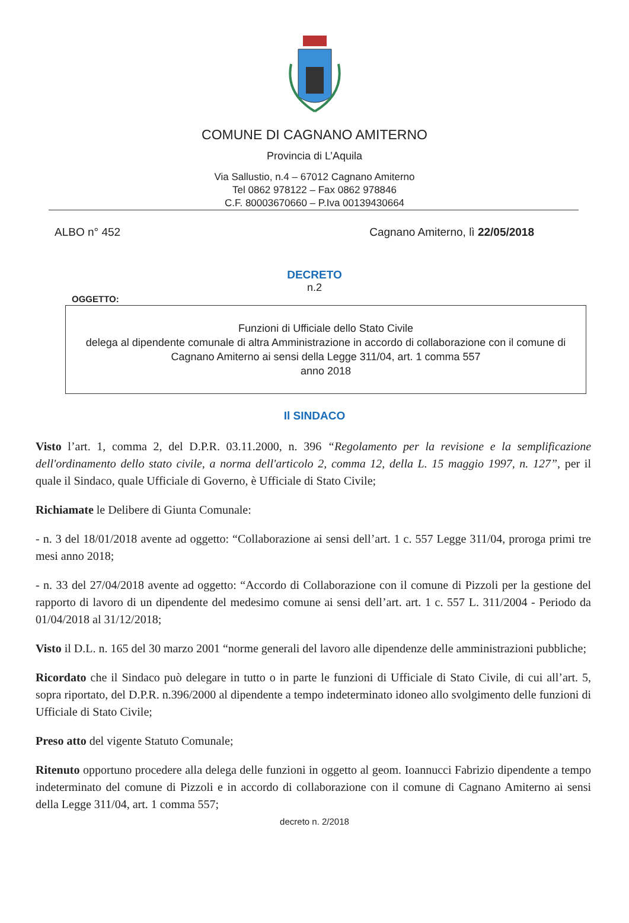COMUNE DI CAGNANO AMITERNO
Provincia di L’Aquila
Via Sallustio, n.4 – 67012 Cagnano Amiterno
Tel 0862 978122 – Fax 0862 978846
C.F. 80003670660 – P.Iva 00139430664
ALBO n° 452 Cagnano Amiterno, lì 22/05/2018
DECRETO
n.2
OGGETTO:
Funzioni di Ufficiale dello Stato Civile
delega al dipendente comunale di altra Amministrazione in accordo di collaborazione con il comune di Cagnano Amiterno ai sensi della Legge 311/04, art. 1 comma 557
anno 2018
Il SINDACO
Visto l’art. 1, comma 2, del D.P.R. 03.11.2000, n. 396 “Regolamento per la revisione e la semplificazione dell'ordinamento dello stato civile, a norma dell'articolo 2, comma 12, della L. 15 maggio 1997, n. 127”, per il quale il Sindaco, quale Ufficiale di Governo, è Ufficiale di Stato Civile;
Richiamate le Delibere di Giunta Comunale:
- n. 3 del 18/01/2018 avente ad oggetto: “Collaborazione ai sensi dell’art. 1 c. 557 Legge 311/04, proroga primi tre mesi anno 2018;
- n. 33 del 27/04/2018 avente ad oggetto: “Accordo di Collaborazione con il comune di Pizzoli per la gestione del rapporto di lavoro di un dipendente del medesimo comune ai sensi dell’art. art. 1 c. 557 L. 311/2004 - Periodo da 01/04/2018 al 31/12/2018;
Visto il D.L. n. 165 del 30 marzo 2001 “norme generali del lavoro alle dipendenze delle amministrazioni pubbliche;
Ricordato che il Sindaco può delegare in tutto o in parte le funzioni di Ufficiale di Stato Civile, di cui all’art. 5, sopra riportato, del D.P.R. n.396/2000 al dipendente a tempo indeterminato idoneo allo svolgimento delle funzioni di Ufficiale di Stato Civile;
Preso atto del vigente Statuto Comunale;
Ritenuto opportuno procedere alla delega delle funzioni in oggetto al geom. Ioannucci Fabrizio dipendente a tempo indeterminato del comune di Pizzoli e in accordo di collaborazione con il comune di Cagnano Amiterno ai sensi della Legge 311/04, art. 1 comma 557;
decreto n. 2/2018